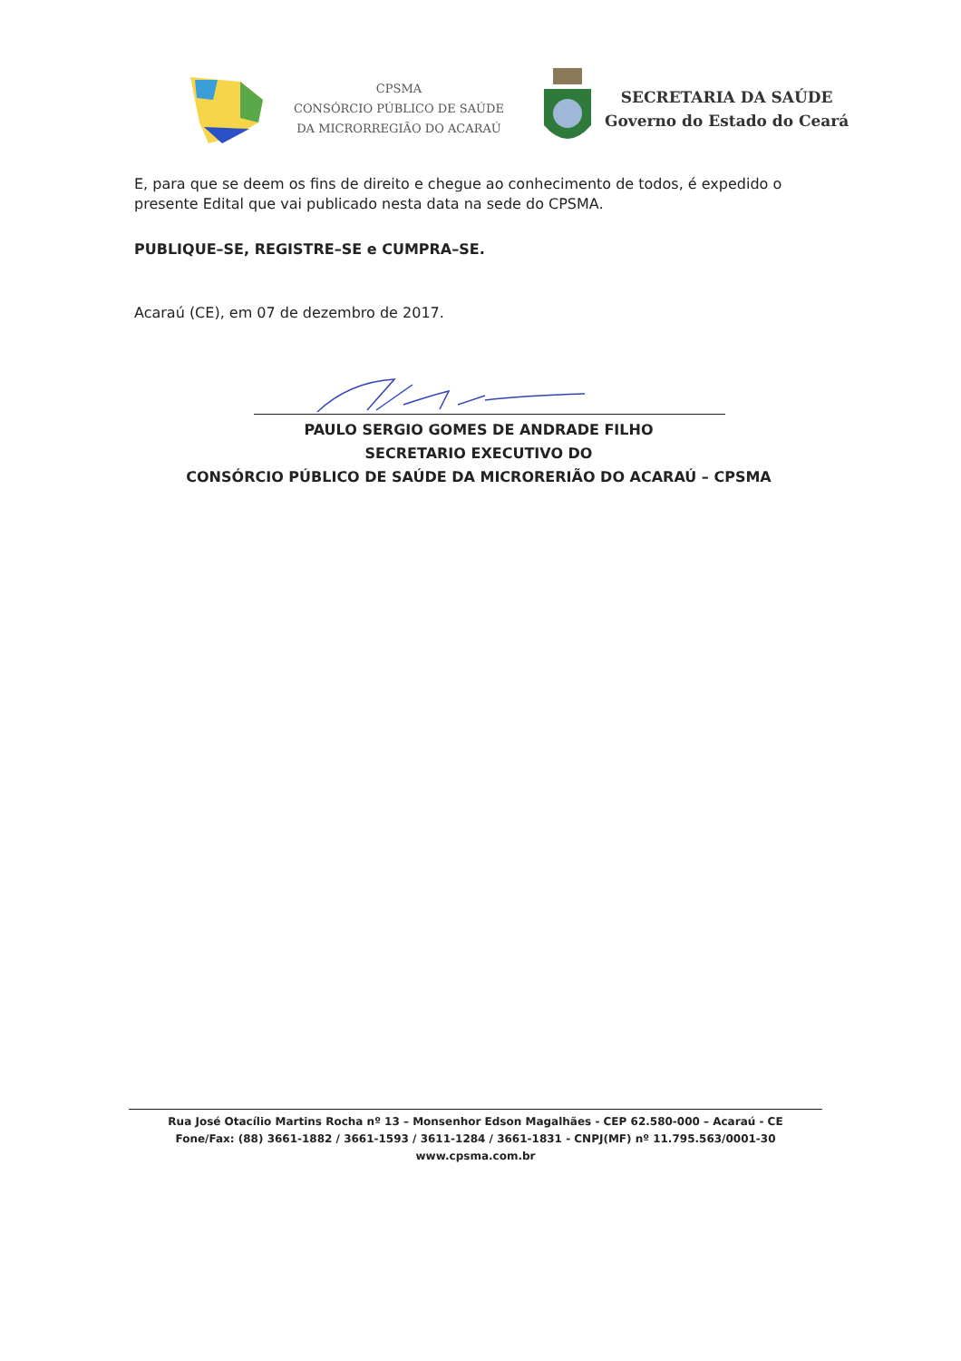CPSMA
CONSÓRCIO PÚBLICO DE SAÚDE
DA MICRORREGIÃO DO ACARAÚ
SECRETARIA DA SAÚDE
Governo do Estado do Ceará
E, para que se deem os fins de direito e chegue ao conhecimento de todos, é expedido o presente Edital que vai publicado nesta data na sede do CPSMA.
PUBLIQUE–SE, REGISTRE–SE e CUMPRA–SE.
Acaraú (CE), em 07 de dezembro de 2017.
PAULO SERGIO GOMES DE ANDRADE FILHO
SECRETARIO EXECUTIVO DO
CONSÓRCIO PÚBLICO DE SAÚDE DA MICRORERIÃO DO ACARAÚ – CPSMA
Rua José Otacílio Martins Rocha nº 13 – Monsenhor Edson Magalhães - CEP 62.580-000 – Acaraú - CE
Fone/Fax: (88) 3661-1882 / 3661-1593 / 3611-1284 / 3661-1831 - CNPJ(MF) nº 11.795.563/0001-30
www.cpsma.com.br